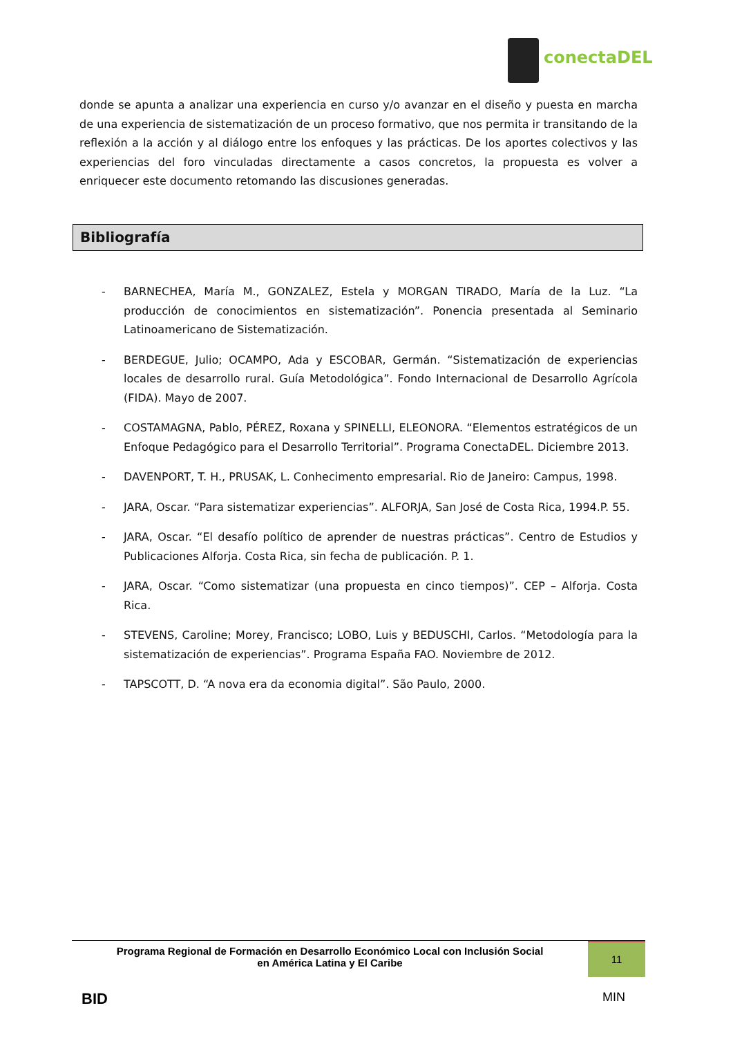conectaDEL
donde se apunta a analizar una experiencia en curso y/o avanzar en el diseño y puesta en marcha de una experiencia de sistematización de un proceso formativo, que nos permita ir transitando de la reflexión a la acción y al diálogo entre los enfoques y las prácticas. De los aportes colectivos y las experiencias del foro vinculadas directamente a casos concretos, la propuesta es volver a enriquecer este documento retomando las discusiones generadas.
Bibliografía
- BARNECHEA, María M., GONZALEZ, Estela y MORGAN TIRADO, María de la Luz. “La producción de conocimientos en sistematización”. Ponencia presentada al Seminario Latinoamericano de Sistematización.
- BERDEGUE, Julio; OCAMPO, Ada y ESCOBAR, Germán. “Sistematización de experiencias locales de desarrollo rural. Guía Metodológica”. Fondo Internacional de Desarrollo Agrícola (FIDA). Mayo de 2007.
- COSTAMAGNA, Pablo, PÉREZ, Roxana y SPINELLI, ELEONORA. “Elementos estratégicos de un Enfoque Pedagógico para el Desarrollo Territorial”. Programa ConectaDEL. Diciembre 2013.
- DAVENPORT, T. H., PRUSAK, L. Conhecimento empresarial. Rio de Janeiro: Campus, 1998.
- JARA, Oscar. “Para sistematizar experiencias”. ALFORJA, San José de Costa Rica, 1994.P. 55.
- JARA, Oscar. “El desafío político de aprender de nuestras prácticas”. Centro de Estudios y Publicaciones Alforja. Costa Rica, sin fecha de publicación. P. 1.
- JARA, Oscar. “Como sistematizar (una propuesta en cinco tiempos)”. CEP – Alforja. Costa Rica.
- STEVENS, Caroline; Morey, Francisco; LOBO, Luis y BEDUSCHI, Carlos. “Metodología para la sistematización de experiencias”. Programa España FAO. Noviembre de 2012.
- TAPSCOTT, D. “A nova era da economia digital”. São Paulo, 2000.
Programa Regional de Formación en Desarrollo Económico Local con Inclusión Social
en América Latina y El Caribe
11
BID MIN